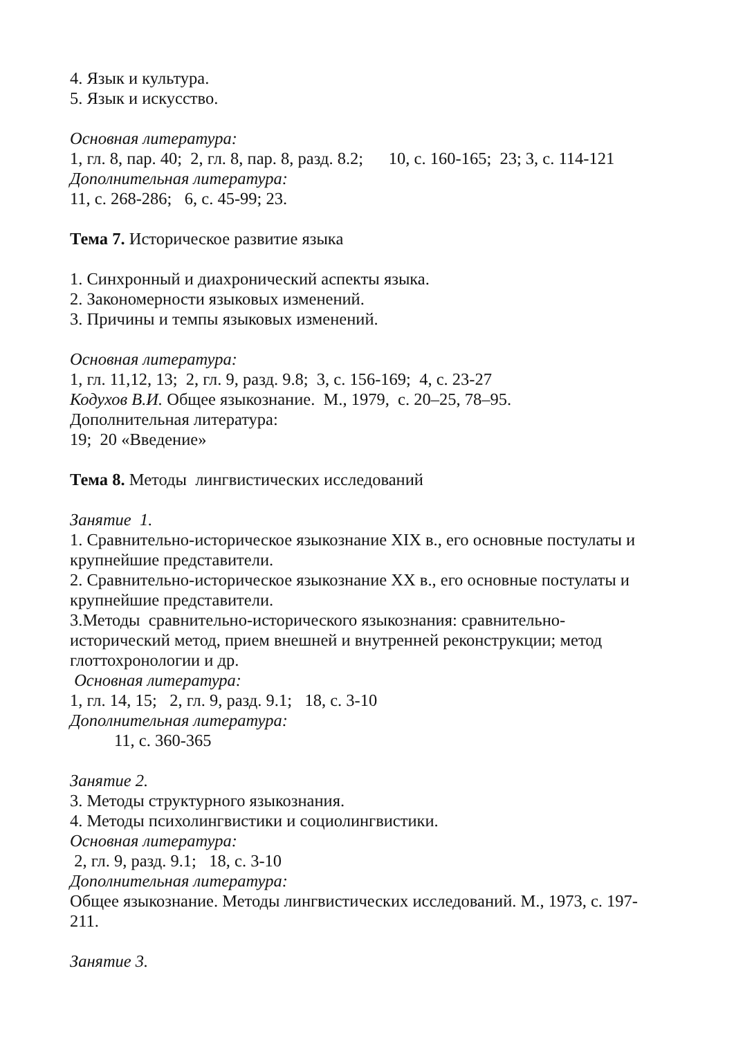4. Язык и культура.
5. Язык и искусство.
Основная литература:
1, гл. 8, пар. 40; 2, гл. 8, пар. 8, разд. 8.2; 10, с. 160-165; 23; 3, с. 114-121
Дополнительная литература:
11, с. 268-286; 6, с. 45-99; 23.
Тема 7. Историческое развитие языка
1. Синхронный и диахронический аспекты языка.
2. Закономерности языковых изменений.
3. Причины и темпы языковых изменений.
Основная литература:
1, гл. 11,12, 13; 2, гл. 9, разд. 9.8; 3, с. 156-169; 4, с. 23-27
Кодухов В.И. Общее языкознание. М., 1979, с. 20–25, 78–95.
Дополнительная литература:
19; 20 «Введение»
Тема 8. Методы лингвистических исследований
Занятие 1.
1. Сравнительно-историческое языкознание XIX в., его основные постулаты и крупнейшие представители.
2. Сравнительно-историческое языкознание XX в., его основные постулаты и крупнейшие представители.
3.Методы сравнительно-исторического языкознания: сравнительно-исторический метод, прием внешней и внутренней реконструкции; метод глоттохронологии и др.
Основная литература:
1, гл. 14, 15; 2, гл. 9, разд. 9.1; 18, с. 3-10
Дополнительная литература:
11, с. 360-365
Занятие 2.
3. Методы структурного языкознания.
4. Методы психолингвистики и социолингвистики.
Основная литература:
2, гл. 9, разд. 9.1; 18, с. 3-10
Дополнительная литература:
Общее языкознание. Методы лингвистических исследований. М., 1973, с. 197-211.
Занятие 3.